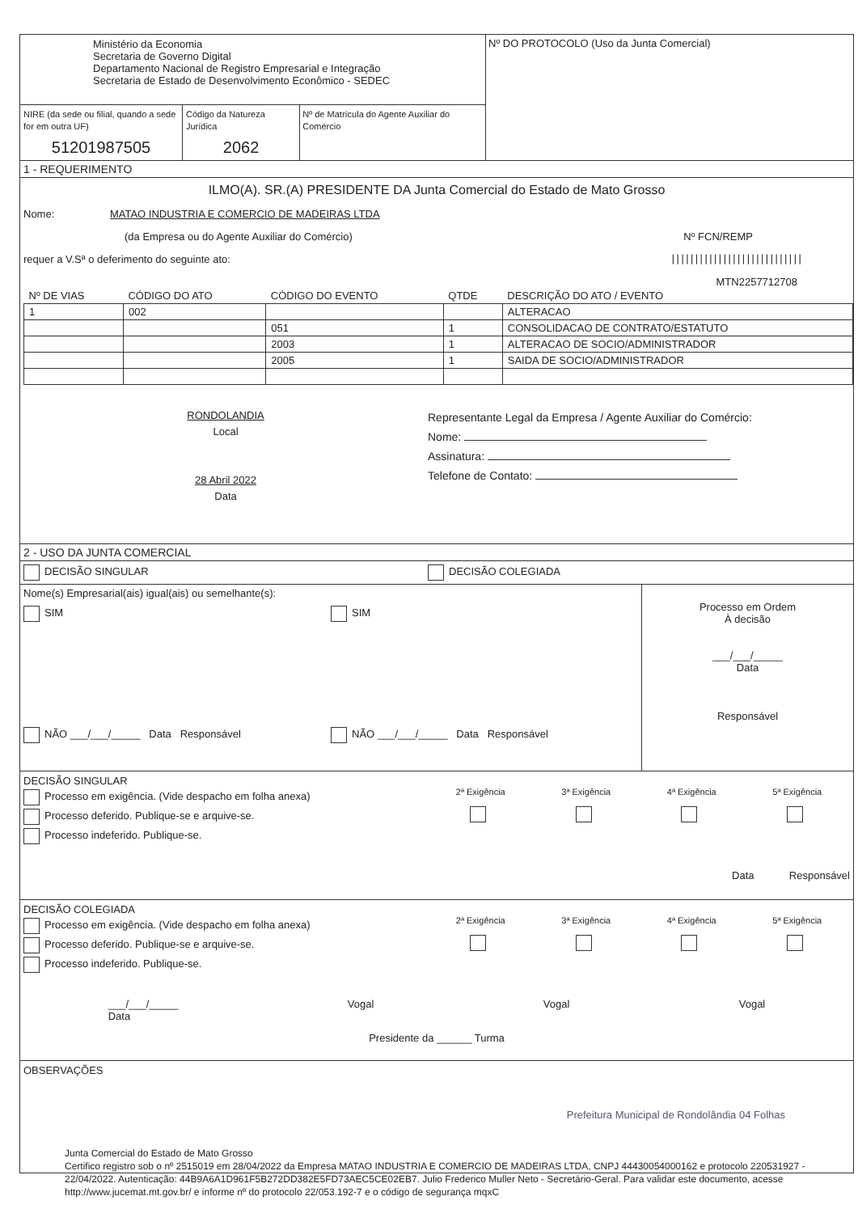Ministério da Economia
Secretaria de Governo Digital
Departamento Nacional de Registro Empresarial e Integração
Secretaria de Estado de Desenvolvimento Econômico - SEDEC
NIRE (da sede ou filial, quando a sede for em outra UF)
51201987505
Código da Natureza Jurídica
2062
Nº de Matrícula do Agente Auxiliar do Comércio
Nº DO PROTOCOLO (Uso da Junta Comercial)
1 - REQUERIMENTO
ILMO(A). SR.(A) PRESIDENTE DA Junta Comercial do Estado de Mato Grosso
Nome: MATAO INDUSTRIA E COMERCIO DE MADEIRAS LTDA
(da Empresa ou do Agente Auxiliar do Comércio) Nº FCN/REMP
requer a V.Sª o deferimento do seguinte ato: ||||||||||||||||||||||||||||
MTN2257712708
| Nº DE VIAS | CÓDIGO DO ATO | CÓDIGO DO EVENTO | QTDE | DESCRIÇÃO DO ATO / EVENTO |
| 1 | 002 | | | ALTERACAO |
| | | 051 | 1 | CONSOLIDACAO DE CONTRATO/ESTATUTO |
| | | 2003 | 1 | ALTERACAO DE SOCIO/ADMINISTRADOR |
| | | 2005 | 1 | SAIDA DE SOCIO/ADMINISTRADOR |
RONDOLANDIA
Local
28 Abril 2022
Data
Representante Legal da Empresa / Agente Auxiliar do Comércio:
Nome:
Assinatura:
Telefone de Contato:
2 - USO DA JUNTA COMERCIAL
DECISÃO SINGULAR DECISÃO COLEGIADA
Nome(s) Empresarial(ais) igual(ais) ou semelhante(s):
SIM SIM
NÃO ___/___/_____ Data Responsável NÃO ___/___/_____ Data Responsável
Processo em Ordem
À decisão
___/___/_____
Data
Responsável
DECISÃO SINGULAR
Processo em exigência. (Vide despacho em folha anexa)
Processo deferido. Publique-se e arquive-se.
Processo indeferido. Publique-se.
2ª Exigência
3ª Exigência
4ª Exigência
5ª Exigência
Data Responsável
DECISÃO COLEGIADA
Processo em exigência. (Vide despacho em folha anexa)
Processo deferido. Publique-se e arquive-se.
Processo indeferido. Publique-se.
2ª Exigência
3ª Exigência
4ª Exigência
5ª Exigência
___/___/_____
Data Vogal Vogal Vogal
Presidente da ______ Turma
OBSERVAÇÕES
Prefeitura Municipal de Rondolândia 04 Folhas
Junta Comercial do Estado de Mato Grosso
Certifico registro sob o nº 2515019 em 28/04/2022 da Empresa MATAO INDUSTRIA E COMERCIO DE MADEIRAS LTDA, CNPJ 44430054000162 e protocolo 220531927 - 22/04/2022. Autenticação: 44B9A6A1D961F5B272DD382E5FD73AEC5CE02EB7. Julio Frederico Muller Neto - Secretário-Geral. Para validar este documento, acesse http://www.jucemat.mt.gov.br/ e informe nº do protocolo 22/053.192-7 e o código de segurança mqxC